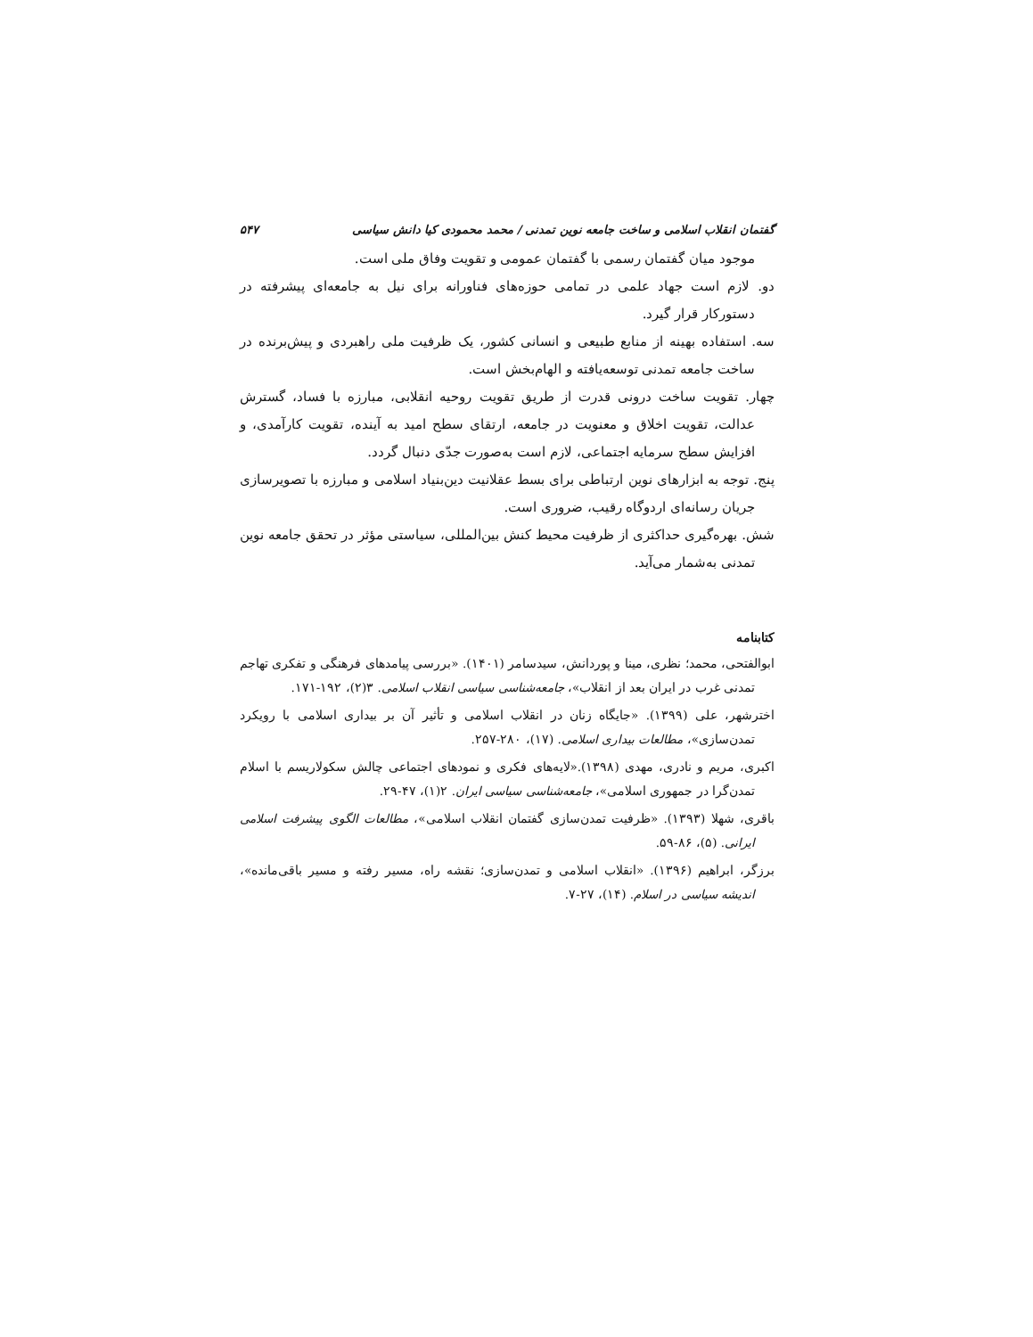گفتمان انقلاب اسلامی و ساخت جامعه نوین تمدنی / محمد محمودی کیا دانش سیاسی ۵۴۷
موجود میان گفتمان رسمی با گفتمان عمومی و تقویت وفاق ملی است.
دو. لازم است جهاد علمی در تمامی حوزه‌های فناورانه برای نیل به جامعه‌ای پیشرفته در دستورکار قرار گیرد.
سه. استفاده بهینه از منابع طبیعی و انسانی کشور، یک ظرفیت ملی راهبردی و پیش‌برنده در ساخت جامعه تمدنی توسعه‌یافته و الهام‌بخش است.
چهار. تقویت ساخت درونی قدرت از طریق تقویت روحیه انقلابی، مبارزه با فساد، گسترش عدالت، تقویت اخلاق و معنویت در جامعه، ارتقای سطح امید به آینده، تقویت کارآمدی، و افزایش سطح سرمایه اجتماعی، لازم است به‌صورت جدّی دنبال گردد.
پنج. توجه به ابزارهای نوین ارتباطی برای بسط عقلانیت دین‌بنیاد اسلامی و مبارزه با تصویرسازی جریان رسانه‌ای اردوگاه رقیب، ضروری است.
شش. بهره‌گیری حداکثری از ظرفیت محیط کنش بین‌المللی، سیاستی مؤثر در تحقق جامعه نوین تمدنی به‌شمار می‌آید.
کتابنامه
ابوالفتحی، محمد؛ نظری، مینا و پوردانش، سیدسامر (۱۴۰۱). «بررسی پیامدهای فرهنگی و تفکری تهاجم تمدنی غرب در ایران بعد از انقلاب»، جامعه‌شناسی سیاسی انقلاب اسلامی. ۳(۲)، ۱۹۲-۱۷۱.
اخترشهر، علی (۱۳۹۹). «جایگاه زنان در انقلاب اسلامی و تأثیر آن بر بیداری اسلامی با رویکرد تمدن‌سازی»، مطالعات بیداری اسلامی. (۱۷)، ۲۸۰-۲۵۷.
اکبری، مریم و نادری، مهدی (۱۳۹۸).«لایه‌های فکری و نمودهای اجتماعی چالش سکولاریسم با اسلام تمدن‌گرا در جمهوری اسلامی»، جامعه‌شناسی سیاسی ایران. ۲(۱)، ۴۷-۲۹.
باقری، شهلا (۱۳۹۳). «ظرفیت تمدن‌سازی گفتمان انقلاب اسلامی»، مطالعات الگوی پیشرفت اسلامی ایرانی. (۵)، ۸۶-۵۹.
برزگر، ابراهیم (۱۳۹۶). «انقلاب اسلامی و تمدن‌سازی؛ نقشه راه، مسیر رفته و مسیر باقی‌مانده»، اندیشه سیاسی در اسلام. (۱۴)، ۲۷-۷.